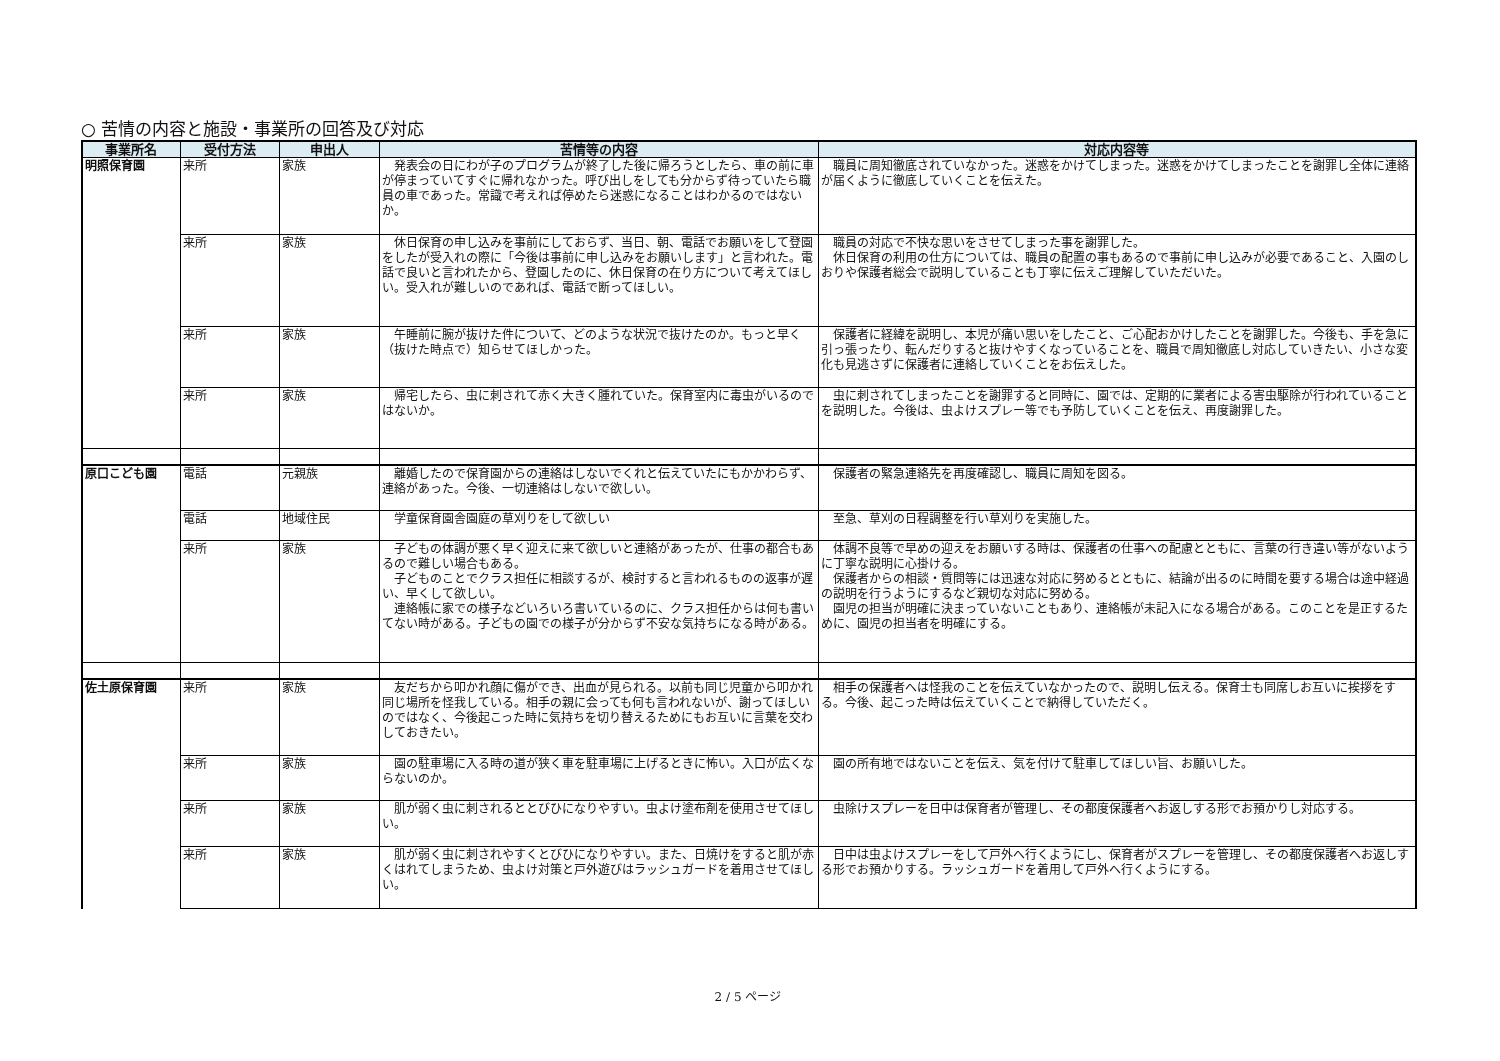○ 苦情の内容と施設・事業所の回答及び対応
| 事業所名 | 受付方法 | 申出人 | 苦情等の内容 | 対応内容等 |
| --- | --- | --- | --- | --- |
| 明照保育園 | 来所 | 家族 | 発表会の日にわが子のプログラムが終了した後に帰ろうとしたら、車の前に車が停まっていてすぐに帰れなかった。呼び出しをしても分からず待っていたら職員の車であった。常識で考えれば停めたら迷惑になることはわかるのではないか。 | 職員に周知徹底されていなかった。迷惑をかけてしまった。迷惑をかけてしまったことを謝罪し全体に連絡が届くように徹底していくことを伝えた。 |
| | 来所 | 家族 | 休日保育の申し込みを事前にしておらず、当日、朝、電話でお願いをして登園をしたが受入れの際に「今後は事前に申し込みをお願いします」と言われた。電話で良いと言われたから、登園したのに、休日保育の在り方について考えてほしい。受入れが難しいのであれば、電話で断ってほしい。 | 職員の対応で不快な思いをさせてしまった事を謝罪した。 休日保育の利用の仕方については、職員の配置の事もあるので事前に申し込みが必要であること、入園のしおりや保護者総会で説明していることも丁寧に伝えご理解していただいた。 |
| | 来所 | 家族 | 午睡前に腕が抜けた件について、どのような状況で抜けたのか。もっと早く（抜けた時点で）知らせてほしかった。 | 保護者に経緯を説明し、本児が痛い思いをしたこと、ご心配おかけしたことを謝罪した。今後も、手を急に引っ張ったり、転んだりすると抜けやすくなっていることを、職員で周知徹底し対応していきたい、小さな変化も見逃さずに保護者に連絡していくことをお伝えした。 |
| | 来所 | 家族 | 帰宅したら、虫に刺されて赤く大きく腫れていた。保育室内に毒虫がいるのではないか。 | 虫に刺されてしまったことを謝罪すると同時に、園では、定期的に業者による害虫駆除が行われていることを説明した。今後は、虫よけスプレー等でも予防していくことを伝え、再度謝罪した。 |
| 原口こども園 | 電話 | 元親族 | 離婚したので保育園からの連絡はしないでくれと伝えていたにもかかわらず、連絡があった。今後、一切連絡はしないで欲しい。 | 保護者の緊急連絡先を再度確認し、職員に周知を図る。 |
| | 電話 | 地域住民 | 学童保育園舎園庭の草刈りをして欲しい | 至急、草刈の日程調整を行い草刈りを実施した。 |
| | 来所 | 家族 | 子どもの体調が悪く早く迎えに来て欲しいと連絡があったが、仕事の都合もあるので難しい場合もある。 子どものことでクラス担任に相談するが、検討すると言われるものの返事が遅い、早くして欲しい。 連絡帳に家での様子などいろいろ書いているのに、クラス担任からは何も書いてない時がある。子どもの園での様子が分からず不安な気持ちになる時がある。 | 体調不良等で早めの迎えをお願いする時は、保護者の仕事への配慮とともに、言葉の行き違い等がないように丁寧な説明に心掛ける。 保護者からの相談・質問等には迅速な対応に努めるとともに、結論が出るのに時間を要する場合は途中経過の説明を行うようにするなど親切な対応に努める。 園児の担当が明確に決まっていないこともあり、連絡帳が未記入になる場合がある。このことを是正するために、園児の担当者を明確にする。 |
| 佐土原保育園 | 来所 | 家族 | 友だちから叩かれ顔に傷ができ、出血が見られる。以前も同じ児童から叩かれ同じ場所を怪我している。相手の親に会っても何も言われないが、謝ってほしいのではなく、今後起こった時に気持ちを切り替えるためにもお互いに言葉を交わしておきたい。 | 相手の保護者へは怪我のことを伝えていなかったので、説明し伝える。保育士も同席しお互いに挨拶をする。今後、起こった時は伝えていくことで納得していただく。 |
| | 来所 | 家族 | 園の駐車場に入る時の道が狭く車を駐車場に上げるときに怖い。入口が広くならないのか。 | 園の所有地ではないことを伝え、気を付けて駐車してほしい旨、お願いした。 |
| | 来所 | 家族 | 肌が弱く虫に刺されるととびひになりやすい。虫よけ塗布剤を使用させてほしい。 | 虫除けスプレーを日中は保育者が管理し、その都度保護者へお返しする形でお預かりし対応する。 |
| | 来所 | 家族 | 肌が弱く虫に刺されやすくとびひになりやすい。また、日焼けをすると肌が赤くはれてしまうため、虫よけ対策と戸外遊びはラッシュガードを着用させてほしい。 | 日中は虫よけスプレーをして戸外へ行くようにし、保育者がスプレーを管理し、その都度保護者へお返しする形でお預かりする。ラッシュガードを着用して戸外へ行くようにする。 |
2 / 5 ページ